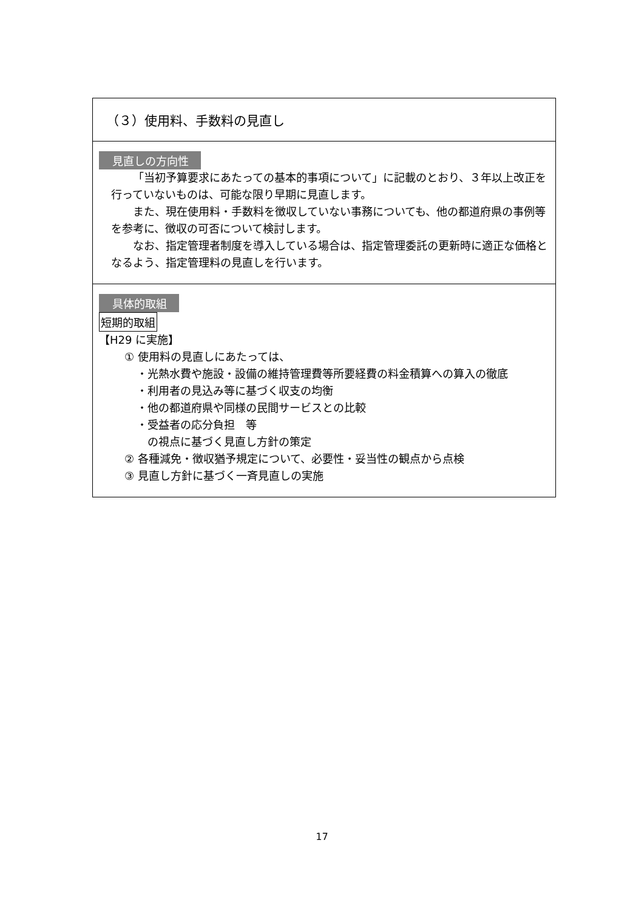（３）使用料、手数料の見直し
見直しの方向性
「当初予算要求にあたっての基本的事項について」に記載のとおり、３年以上改正を行っていないものは、可能な限り早期に見直します。
また、現在使用料・手数料を徴収していない事務についても、他の都道府県の事例等を参考に、徴収の可否について検討します。
なお、指定管理者制度を導入している場合は、指定管理委託の更新時に適正な価格となるよう、指定管理料の見直しを行います。
具体的取組
短期的取組
【H29 に実施】
① 使用料の見直しにあたっては、
・光熱水費や施設・設備の維持管理費等所要経費の料金積算への算入の徹底
・利用者の見込み等に基づく収支の均衡
・他の都道府県や同様の民間サービスとの比較
・受益者の応分負担　等
の視点に基づく見直し方針の策定
② 各種減免・徴収猶予規定について、必要性・妥当性の観点から点検
③ 見直し方針に基づく一斉見直しの実施
17